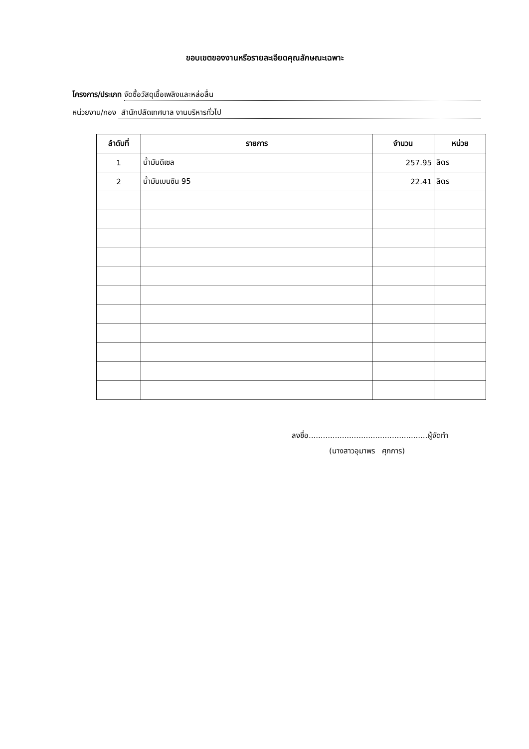ขอบเขตของงานหรือรายละเอียดคุณลักษณะเฉพาะ
โครงการ/ประเภท จัดซื้อวัสดุเชื้อเพลิงและหล่อลื่น
หน่วยงาน/กอง สำนักปลัดเทศบาล งานบริหารทั่วไป
| ลำดับที่ | รายการ | จำนวน | หน่วย |
| --- | --- | --- | --- |
| 1 | น้ำมันดีเซล | 257.95 | ลิตร |
| 2 | น้ำมันเบนซิน 95 | 22.41 | ลิตร |
ลงชื่อ..................................................ผู้จัดทำ
(นางสาวอุมาพร ศุภการ)